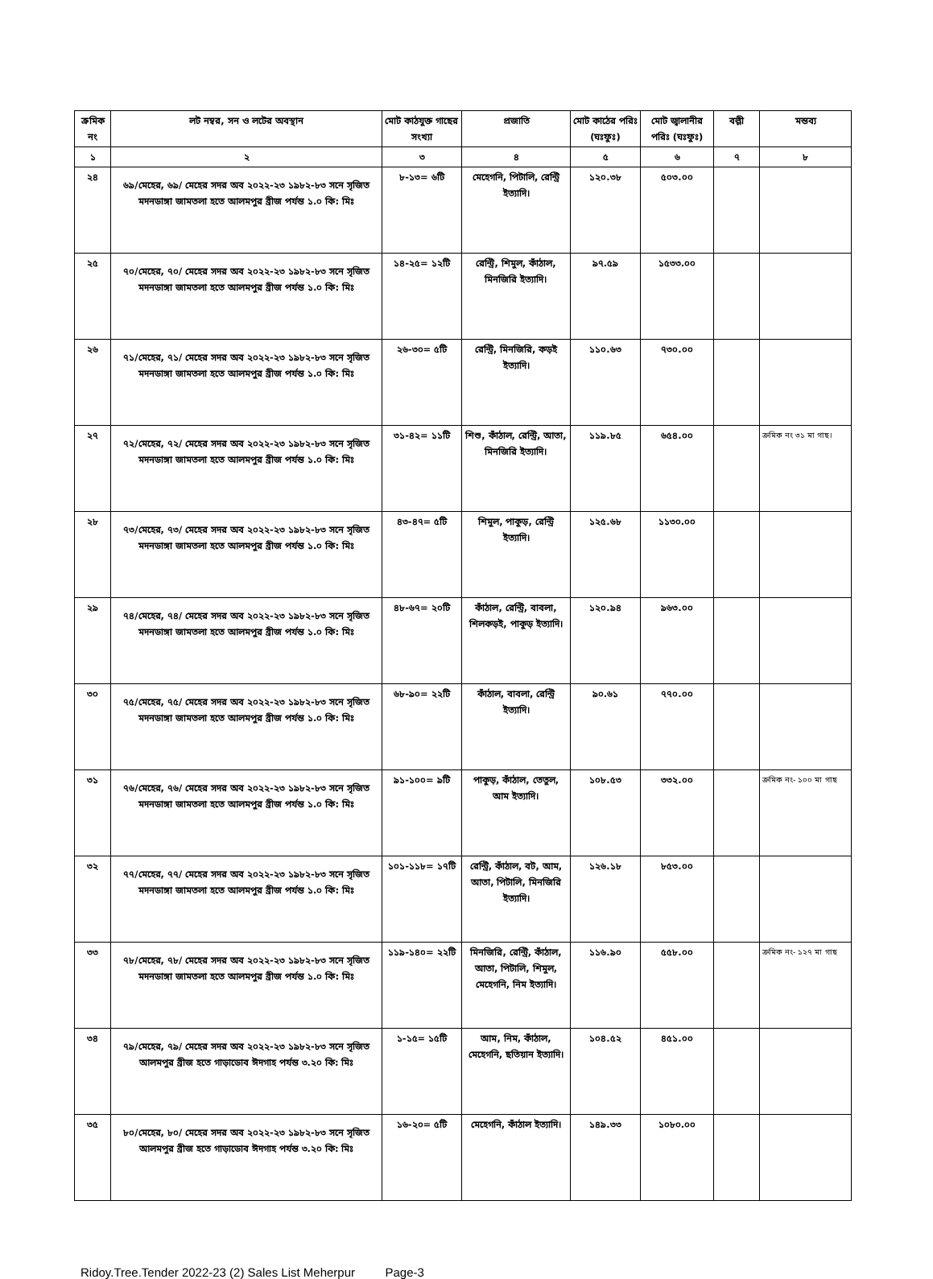| ক্রমিক নং | লট নম্বর, সন ও লটের অবস্থান | মোট কাঠযুক্ত গাছের সংখ্যা | প্রজাতি | মোট কাঠের পরিঃ (ঘঃফুঃ) | মোট জ্বালানীর পরিঃ (ঘঃফুঃ) | বল্লী | মন্তব্য |
| --- | --- | --- | --- | --- | --- | --- | --- |
| ১ | ২ | ৩ | ৪ | ৫ | ৬ | ৭ | ৮ |
| ২৪ | ৬৯/মেহের, ৬৯/ মেহের সদর অব ২০২২-২৩ ১৯৮২-৮৩ সনে সৃজিত মদনডাঙ্গা জামতলা হতে আলমপুর ব্রীজ পর্যন্ত ১.০ কি: মিঃ | ৮-১৩= ৬টি | মেহেগনি, পিটালি, রেন্ট্রি ইত্যাদি। | ১২০.৩৮ | ৫০৩.০০ | | |
| ২৫ | ৭০/মেহের, ৭০/ মেহের সদর অব ২০২২-২৩ ১৯৮২-৮৩ সনে সৃজিত মদনডাঙ্গা জামতলা হতে আলমপুর ব্রীজ পর্যন্ত ১.০ কি: মিঃ | ১৪-২৫= ১২টি | রেন্ট্রি, শিমুল, কাঁঠাল, মিনজিরি ইত্যাদি। | ৯৭.৫৯ | ১৫৩৩.০০ | | |
| ২৬ | ৭১/মেহের, ৭১/ মেহের সদর অব ২০২২-২৩ ১৯৮২-৮৩ সনে সৃজিত মদনডাঙ্গা জামতলা হতে আলমপুর ব্রীজ পর্যন্ত ১.০ কি: মিঃ | ২৬-৩০= ৫টি | রেন্ট্রি, মিনজিরি, কড়ই ইত্যাদি। | ১১০.৬৩ | ৭৩০.০০ | | |
| ২৭ | ৭২/মেহের, ৭২/ মেহের সদর অব ২০২২-২৩ ১৯৮২-৮৩ সনে সৃজিত মদনডাঙ্গা জামতলা হতে আলমপুর ব্রীজ পর্যন্ত ১.০ কি: মিঃ | ৩১-৪২= ১১টি | শিশু, কাঁঠাল, রেন্ট্রি, আতা, মিনজিরি ইত্যাদি। | ১১৯.৮৫ | ৬৫৪.০০ | | ক্রমিক নং ৩১ মা গাছ। |
| ২৮ | ৭৩/মেহের, ৭৩/ মেহের সদর অব ২০২২-২৩ ১৯৮২-৮৩ সনে সৃজিত মদনডাঙ্গা জামতলা হতে আলমপুর ব্রীজ পর্যন্ত ১.০ কি: মিঃ | ৪৩-৪৭= ৫টি | শিমুল, পাকুড়, রেন্ট্রি ইত্যাদি। | ১২৫.৬৮ | ১১৩০.০০ | | |
| ২৯ | ৭৪/মেহের, ৭৪/ মেহের সদর অব ২০২২-২৩ ১৯৮২-৮৩ সনে সৃজিত মদনডাঙ্গা জামতলা হতে আলমপুর ব্রীজ পর্যন্ত ১.০ কি: মিঃ | ৪৮-৬৭= ২০টি | কাঁঠাল, রেন্ট্রি, বাবলা, শিলকড়ই, পাকুড় ইত্যাদি। | ১২০.৯৪ | ৯৬৩.০০ | | |
| ৩০ | ৭৫/মেহের, ৭৫/ মেহের সদর অব ২০২২-২৩ ১৯৮২-৮৩ সনে সৃজিত মদনডাঙ্গা জামতলা হতে আলমপুর ব্রীজ পর্যন্ত ১.০ কি: মিঃ | ৬৮-৯০= ২২টি | কাঁঠাল, বাবলা, রেন্ট্রি ইত্যাদি। | ৯০.৬১ | ৭৭০.০০ | | |
| ৩১ | ৭৬/মেহের, ৭৬/ মেহের সদর অব ২০২২-২৩ ১৯৮২-৮৩ সনে সৃজিত মদনডাঙ্গা জামতলা হতে আলমপুর ব্রীজ পর্যন্ত ১.০ কি: মিঃ | ৯১-১০০= ৯টি | পাকুড়, কাঁঠাল, তেতুল, আম ইত্যাদি। | ১০৮.৫৩ | ৩৩২.০০ | | ক্রমিক নং- ১০০ মা গাছ |
| ৩২ | ৭৭/মেহের, ৭৭/ মেহের সদর অব ২০২২-২৩ ১৯৮২-৮৩ সনে সৃজিত মদনডাঙ্গা জামতলা হতে আলমপুর ব্রীজ পর্যন্ত ১.০ কি: মিঃ | ১০১-১১৮= ১৭টি | রেন্ট্রি, কাঁঠাল, বট, আম, আতা, পিটালি, মিনজিরি ইত্যাদি। | ১২৬.১৮ | ৮৫৩.০০ | | |
| ৩৩ | ৭৮/মেহের, ৭৮/ মেহের সদর অব ২০২২-২৩ ১৯৮২-৮৩ সনে সৃজিত মদনডাঙ্গা জামতলা হতে আলমপুর ব্রীজ পর্যন্ত ১.০ কি: মিঃ | ১১৯-১৪০= ২২টি | মিনজিরি, রেন্ট্রি, কাঁঠাল, আতা, পিটালি, শিমুল, মেহেগনি, নিম ইত্যাদি। | ১১৬.৯০ | ৫৫৮.০০ | | ক্রমিক নং- ১২৭ মা গাছ |
| ৩৪ | ৭৯/মেহের, ৭৯/ মেহের সদর অব ২০২২-২৩ ১৯৮২-৮৩ সনে সৃজিত আলমপুর ব্রীজ হতে গাড়াডোব ঈদগাহ পর্যন্ত ৩.২০ কি: মিঃ | ১-১৫= ১৫টি | আম, নিম, কাঁঠাল, মেহেগনি, ছতিয়ান ইত্যাদি। | ১০৪.৫২ | ৪৫১.০০ | | |
| ৩৫ | ৮০/মেহের, ৮০/ মেহের সদর অব ২০২২-২৩ ১৯৮২-৮৩ সনে সৃজিত আলমপুর ব্রীজ হতে গাড়াডোব ঈদগাহ পর্যন্ত ৩.২০ কি: মিঃ | ১৬-২০= ৫টি | মেহেগনি, কাঁঠাল ইত্যাদি। | ১৪৯.৩৩ | ১০৮০.০০ | | |
Ridoy.Tree.Tender 2022-23 (2) Sales List Meherpur Page-3